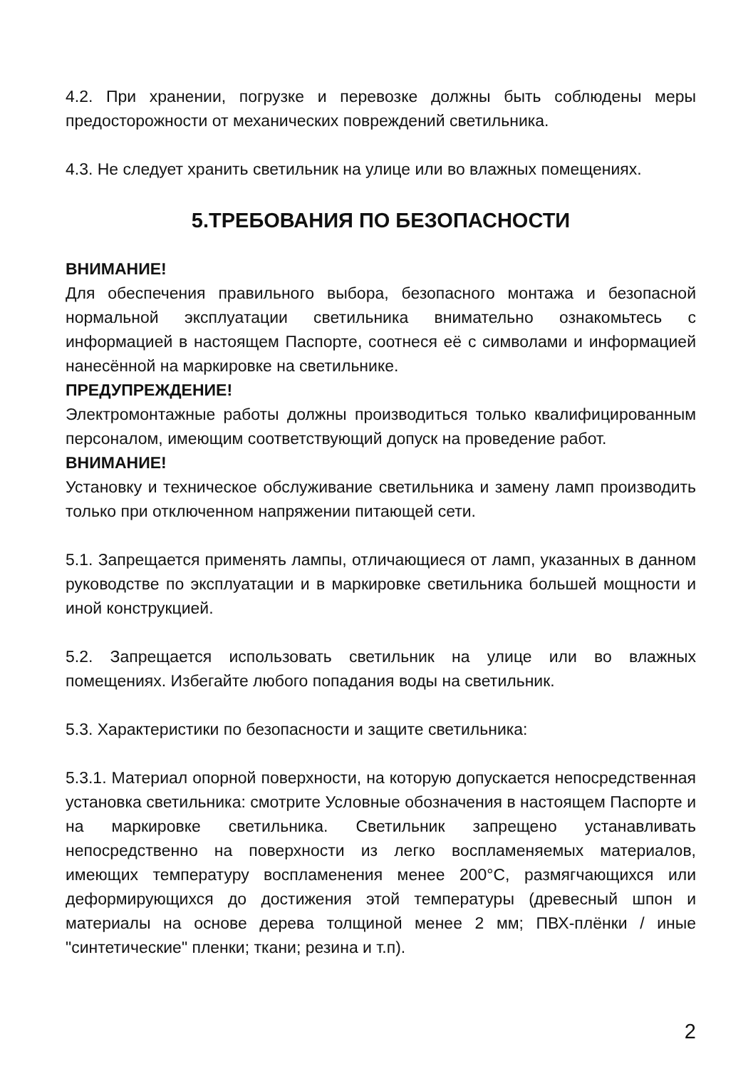4.2. При хранении, погрузке и перевозке должны быть соблюдены меры предосторожности от механических повреждений светильника.
4.3. Не следует хранить светильник на улице или во влажных помещениях.
5.ТРЕБОВАНИЯ ПО БЕЗОПАСНОСТИ
ВНИМАНИЕ!
Для обеспечения правильного выбора, безопасного монтажа и безопасной нормальной эксплуатации светильника внимательно ознакомьтесь с информацией в настоящем Паспорте, соотнеся её с символами и информацией нанесённой на маркировке на светильнике.
ПРЕДУПРЕЖДЕНИЕ!
Электромонтажные работы должны производиться только квалифицированным персоналом, имеющим соответствующий допуск на проведение работ.
ВНИМАНИЕ!
Установку и техническое обслуживание светильника и замену ламп производить только при отключенном напряжении питающей сети.
5.1. Запрещается применять лампы, отличающиеся от ламп, указанных в данном руководстве по эксплуатации и в маркировке светильника большей мощности и иной конструкцией.
5.2. Запрещается использовать светильник на улице или во влажных помещениях. Избегайте любого попадания воды на светильник.
5.3. Характеристики по безопасности и защите светильника:
5.3.1. Материал опорной поверхности, на которую допускается непосредственная установка светильника: смотрите Условные обозначения в настоящем Паспорте и на маркировке светильника. Светильник запрещено устанавливать непосредственно на поверхности из легко воспламеняемых материалов, имеющих температуру воспламенения менее 200°С, размягчающихся или деформирующихся до достижения этой температуры (древесный шпон и материалы на основе дерева толщиной менее 2 мм; ПВХ-плёнки / иные "синтетические" пленки; ткани; резина и т.п).
2